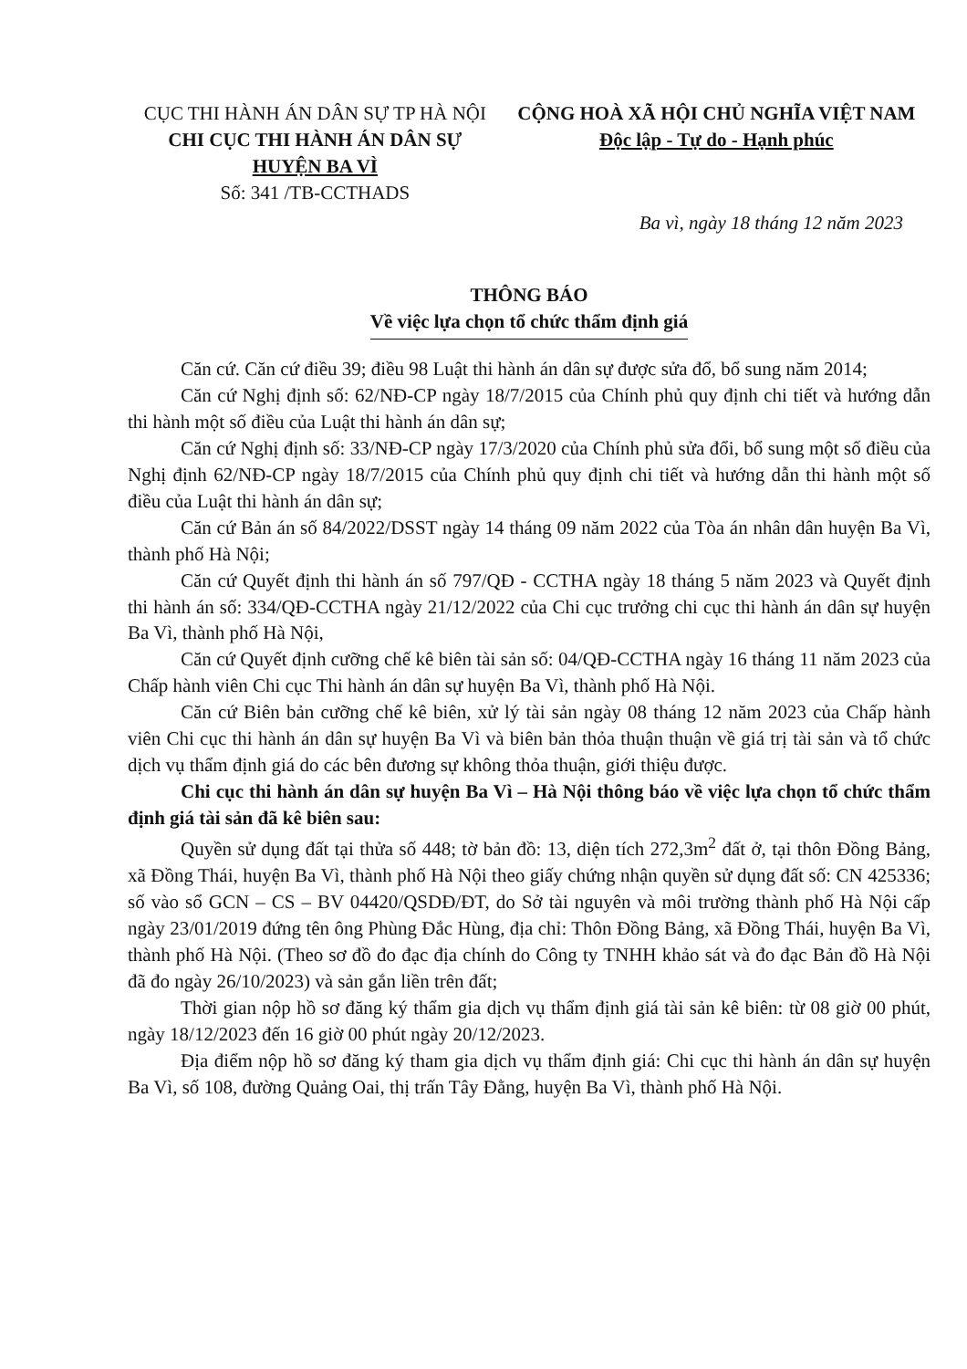CỤC THI HÀNH ÁN DÂN SỰ TP HÀ NỘI
CHI CỤC THI HÀNH ÁN DÂN SỰ
HUYỆN BA VÌ
Số: 341 /TB-CCTHADS
CỘNG HOÀ XÃ HỘI CHỦ NGHĨA VIỆT NAM
Độc lập - Tự do - Hạnh phúc
Ba vì, ngày 18 tháng 12 năm 2023
THÔNG BÁO
Về việc lựa chọn tổ chức thẩm định giá
Căn cứ. Căn cứ điều 39; điều 98 Luật thi hành án dân sự được sửa đổ, bổ sung năm 2014;
Căn cứ Nghị định số: 62/NĐ-CP ngày 18/7/2015 của Chính phủ quy định chi tiết và hướng dẫn thi hành một số điều của Luật thi hành án dân sự;
Căn cứ Nghị định số: 33/NĐ-CP ngày 17/3/2020 của Chính phủ sửa đổi, bổ sung một số điều của Nghị định 62/NĐ-CP ngày 18/7/2015 của Chính phủ quy định chi tiết và hướng dẫn thi hành một số điều của Luật thi hành án dân sự;
Căn cứ Bản án số 84/2022/DSST ngày 14 tháng 09 năm 2022 của Tòa án nhân dân huyện Ba Vì, thành phố Hà Nội;
Căn cứ Quyết định thi hành án số 797/QĐ - CCTHA ngày 18 tháng 5 năm 2023 và Quyết định thi hành án số: 334/QĐ-CCTHA ngày 21/12/2022 của Chi cục trưởng chi cục thi hành án dân sự huyện Ba Vì, thành phố Hà Nội,
Căn cứ Quyết định cưỡng chế kê biên tài sản số: 04/QĐ-CCTHA ngày 16 tháng 11 năm 2023 của Chấp hành viên Chi cục Thi hành án dân sự huyện Ba Vì, thành phố Hà Nội.
Căn cứ Biên bản cưỡng chế kê biên, xử lý tài sản ngày 08 tháng 12 năm 2023 của Chấp hành viên Chi cục thi hành án dân sự huyện Ba Vì và biên bản thỏa thuận thuận về giá trị tài sản và tổ chức dịch vụ thẩm định giá do các bên đương sự không thỏa thuận, giới thiệu được.
Chi cục thi hành án dân sự huyện Ba Vì – Hà Nội thông báo về việc lựa chọn tổ chức thẩm định giá tài sản đã kê biên sau:
Quyền sử dụng đất tại thửa số 448; tờ bản đồ: 13, diện tích 272,3m<sup>2</sup> đất ở, tại thôn Đồng Bảng, xã Đồng Thái, huyện Ba Vì, thành phố Hà Nội theo giấy chứng nhận quyền sử dụng đất số: CN 425336; số vào sổ GCN – CS – BV 04420/QSDĐ/ĐT, do Sở tài nguyên và môi trường thành phố Hà Nội cấp ngày 23/01/2019 đứng tên ông Phùng Đắc Hùng, địa chỉ: Thôn Đồng Bảng, xã Đồng Thái, huyện Ba Vì, thành phố Hà Nội. (Theo sơ đồ đo đạc địa chính do Công ty TNHH khảo sát và đo đạc Bản đồ Hà Nội đã đo ngày 26/10/2023) và sản gắn liền trên đất;
Thời gian nộp hồ sơ đăng ký thẩm gia dịch vụ thẩm định giá tài sản kê biên: từ 08 giờ 00 phút, ngày 18/12/2023 đến 16 giờ 00 phút ngày 20/12/2023.
Địa điểm nộp hồ sơ đăng ký tham gia dịch vụ thẩm định giá: Chi cục thi hành án dân sự huyện Ba Vì, số 108, đường Quảng Oai, thị trấn Tây Đằng, huyện Ba Vì, thành phố Hà Nội.